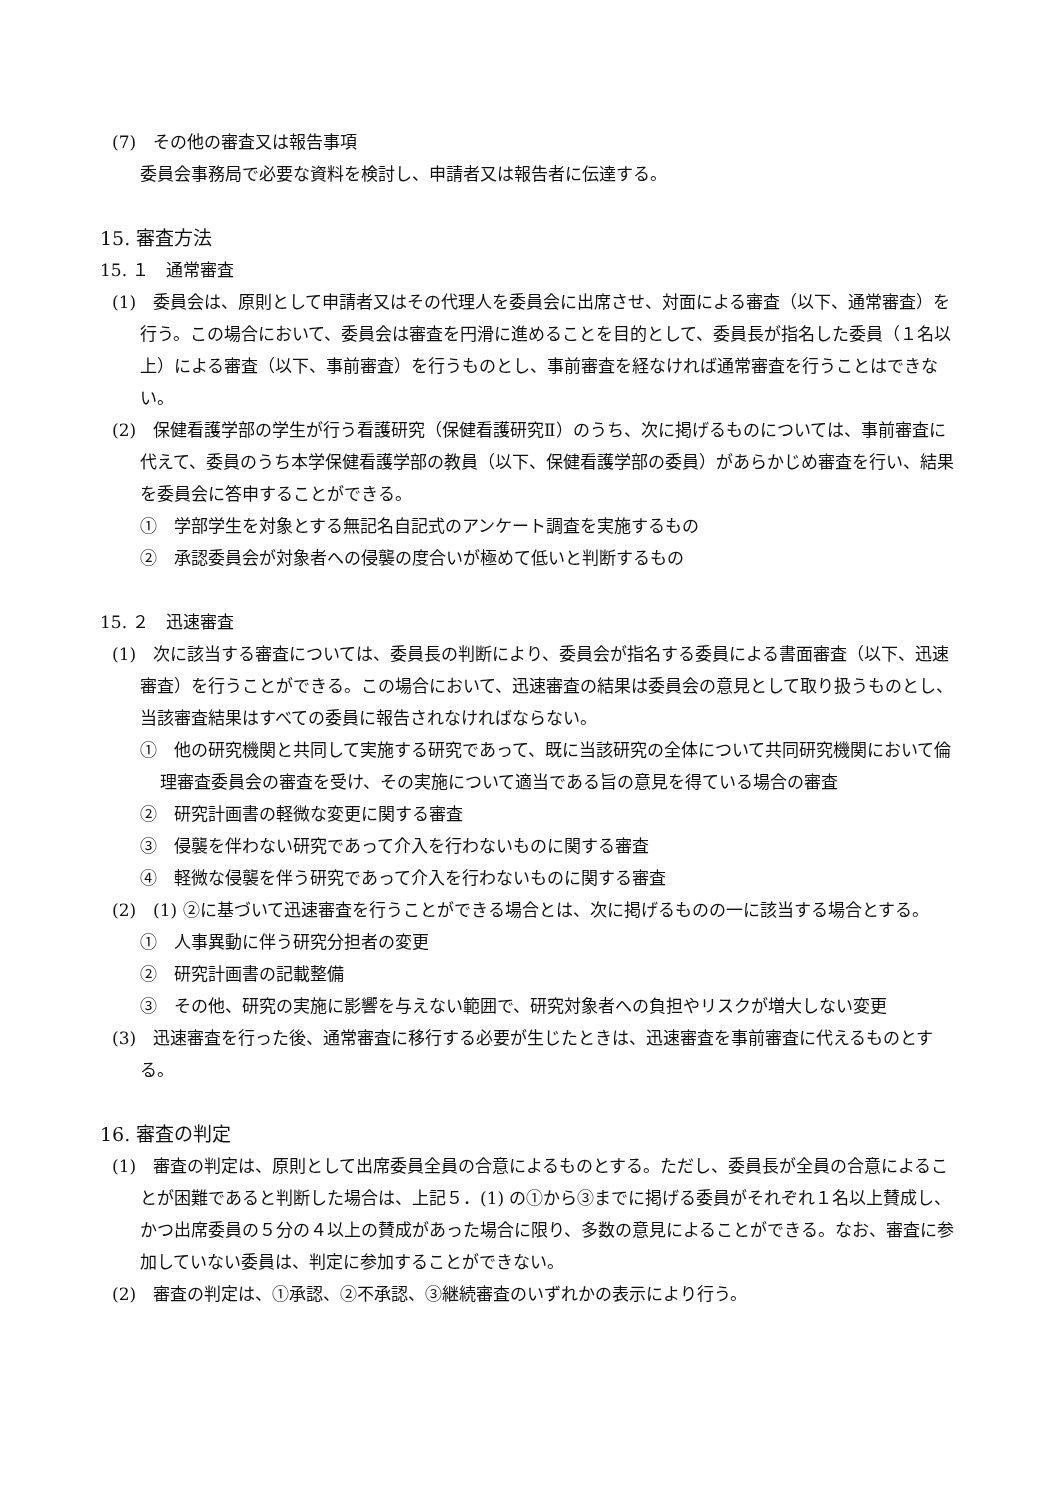(7)　その他の審査又は報告事項
委員会事務局で必要な資料を検討し、申請者又は報告者に伝達する。
15. 審査方法
15. １　通常審査
(1)　委員会は、原則として申請者又はその代理人を委員会に出席させ、対面による審査（以下、通常審査）を行う。この場合において、委員会は審査を円滑に進めることを目的として、委員長が指名した委員（１名以上）による審査（以下、事前審査）を行うものとし、事前審査を経なければ通常審査を行うことはできない。
(2)　保健看護学部の学生が行う看護研究（保健看護研究Ⅱ）のうち、次に掲げるものについては、事前審査に代えて、委員のうち本学保健看護学部の教員（以下、保健看護学部の委員）があらかじめ審査を行い、結果を委員会に答申することができる。
①　学部学生を対象とする無記名自記式のアンケート調査を実施するもの
②　承認委員会が対象者への侵襲の度合いが極めて低いと判断するもの
15. ２　迅速審査
(1)　次に該当する審査については、委員長の判断により、委員会が指名する委員による書面審査（以下、迅速審査）を行うことができる。この場合において、迅速審査の結果は委員会の意見として取り扱うものとし、当該審査結果はすべての委員に報告されなければならない。
①　他の研究機関と共同して実施する研究であって、既に当該研究の全体について共同研究機関において倫理審査委員会の審査を受け、その実施について適当である旨の意見を得ている場合の審査
②　研究計画書の軽微な変更に関する審査
③　侵襲を伴わない研究であって介入を行わないものに関する審査
④　軽微な侵襲を伴う研究であって介入を行わないものに関する審査
(2)　(1) ②に基づいて迅速審査を行うことができる場合とは、次に掲げるものの一に該当する場合とする。
①　人事異動に伴う研究分担者の変更
②　研究計画書の記載整備
③　その他、研究の実施に影響を与えない範囲で、研究対象者への負担やリスクが増大しない変更
(3)　迅速審査を行った後、通常審査に移行する必要が生じたときは、迅速審査を事前審査に代えるものとする。
16. 審査の判定
(1)　審査の判定は、原則として出席委員全員の合意によるものとする。ただし、委員長が全員の合意によることが困難であると判断した場合は、上記５．(1) の①から③までに掲げる委員がそれぞれ１名以上賛成し、かつ出席委員の５分の４以上の賛成があった場合に限り、多数の意見によることができる。なお、審査に参加していない委員は、判定に参加することができない。
(2)　審査の判定は、①承認、②不承認、③継続審査のいずれかの表示により行う。